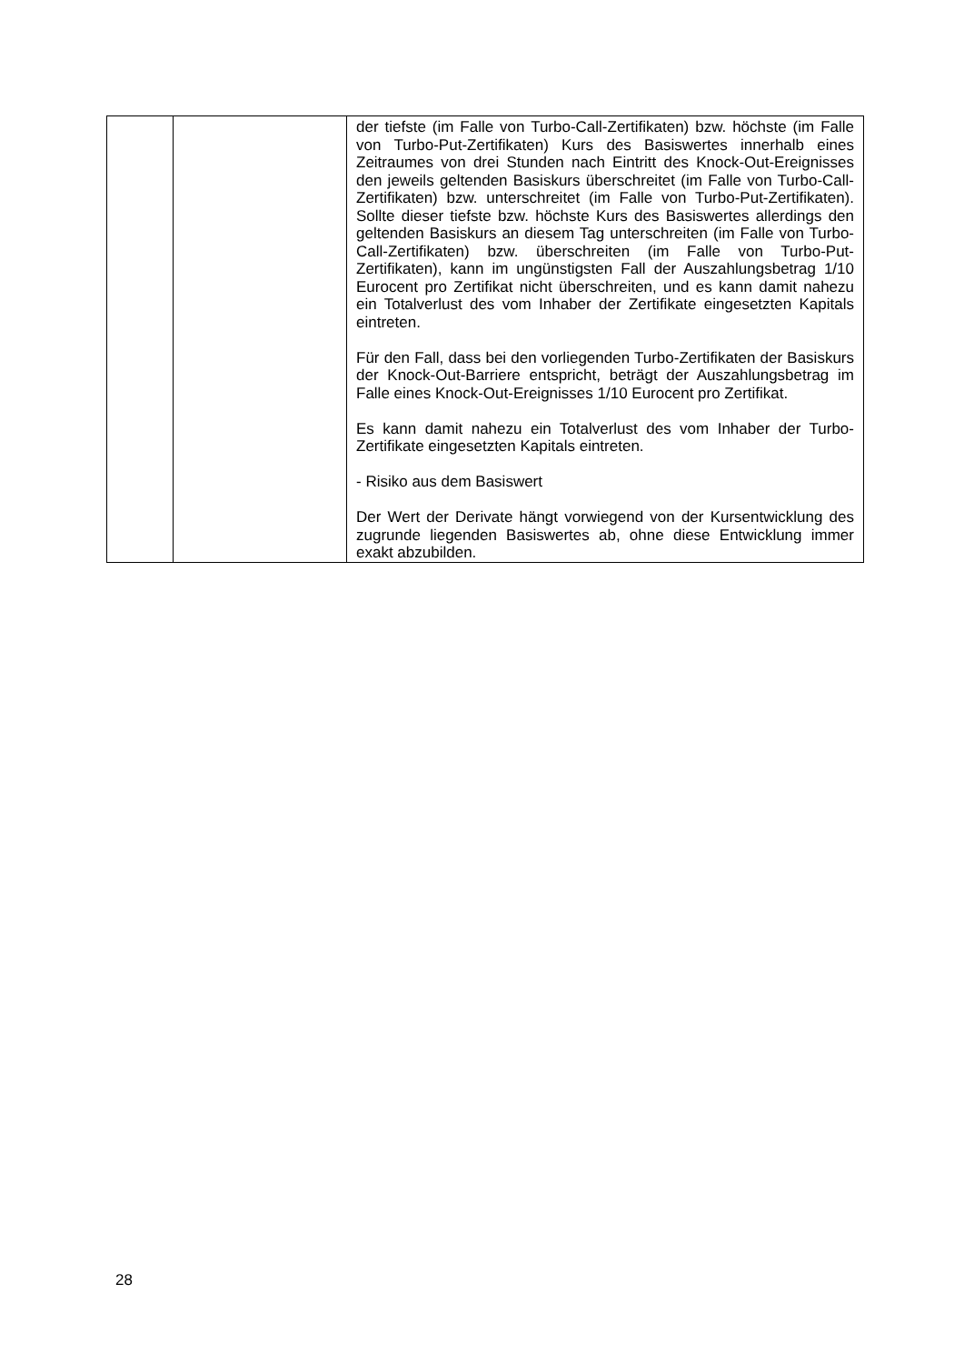| | | der tiefste (im Falle von Turbo-Call-Zertifikaten) bzw. höchste (im Falle von Turbo-Put-Zertifikaten) Kurs des Basiswertes innerhalb eines Zeitraumes von drei Stunden nach Eintritt des Knock-Out-Ereignisses den jeweils geltenden Basiskurs überschreitet (im Falle von Turbo-Call-Zertifikaten) bzw. unterschreitet (im Falle von Turbo-Put-Zertifikaten). Sollte dieser tiefste bzw. höchste Kurs des Basiswertes allerdings den geltenden Basiskurs an diesem Tag unterschreiten (im Falle von Turbo-Call-Zertifikaten) bzw. überschreiten (im Falle von Turbo-Put-Zertifikaten), kann im ungünstigsten Fall der Auszahlungsbetrag 1/10 Eurocent pro Zertifikat nicht überschreiten, und es kann damit nahezu ein Totalverlust des vom Inhaber der Zertifikate eingesetzten Kapitals eintreten. Für den Fall, dass bei den vorliegenden Turbo-Zertifikaten der Basiskurs der Knock-Out-Barriere entspricht, beträgt der Auszahlungsbetrag im Falle eines Knock-Out-Ereignisses 1/10 Eurocent pro Zertifikat. Es kann damit nahezu ein Totalverlust des vom Inhaber der Turbo-Zertifikate eingesetzten Kapitals eintreten. - Risiko aus dem Basiswert Der Wert der Derivate hängt vorwiegend von der Kursentwicklung des zugrunde liegenden Basiswertes ab, ohne diese Entwicklung immer exakt abzubilden. |
28